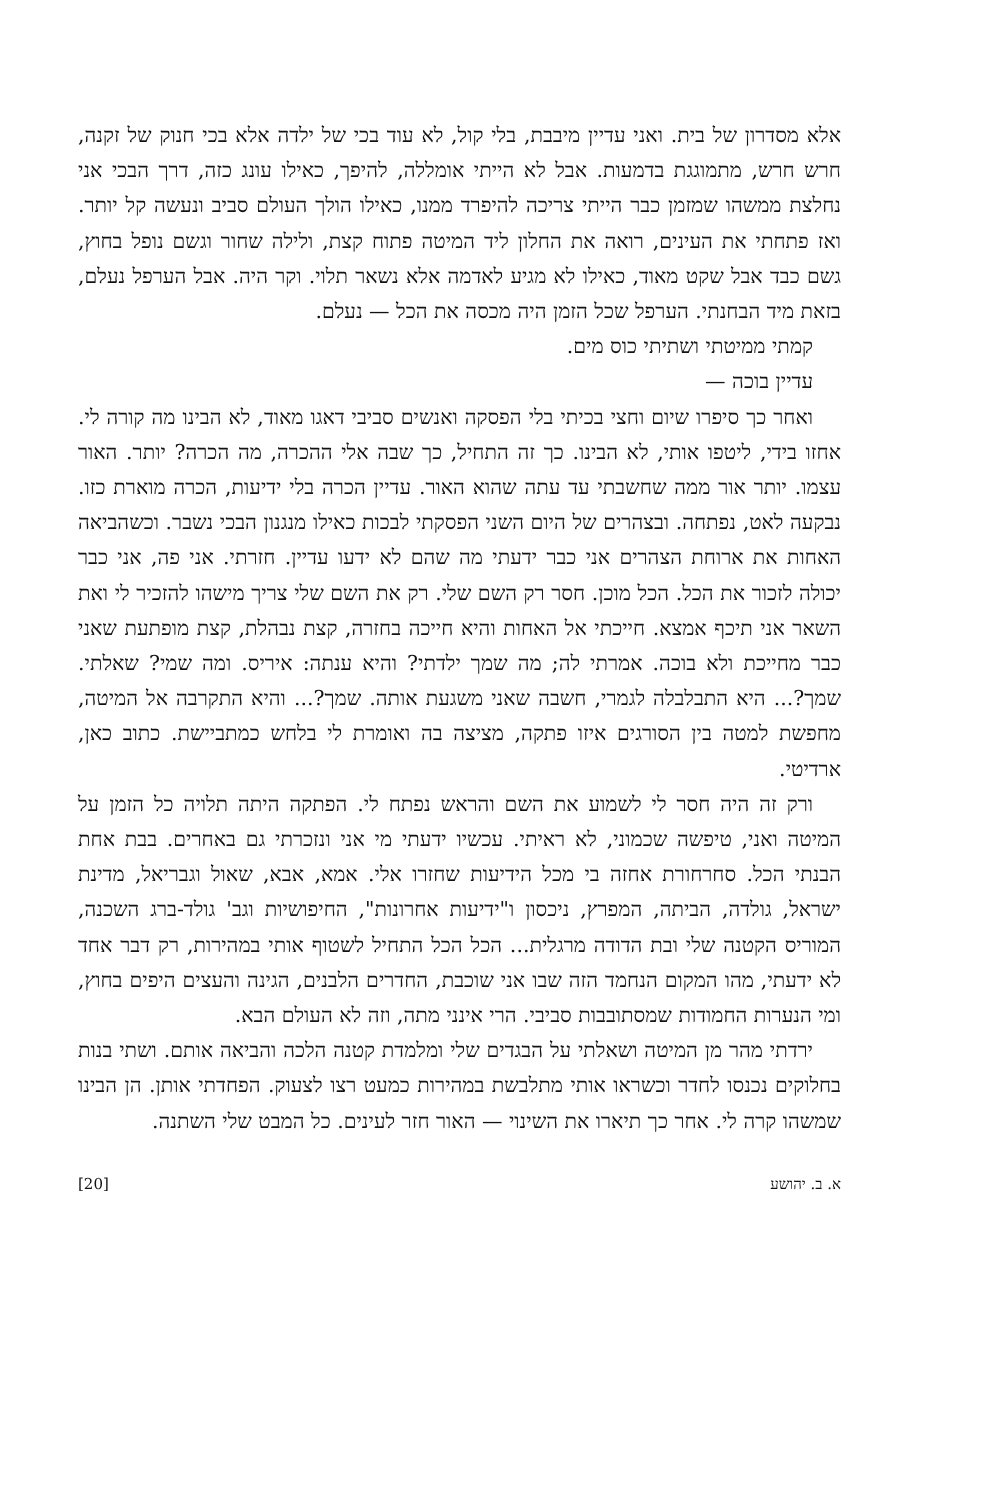אלא מסדרון של בית. ואני עדיין מיבבת, בלי קול, לא עוד בכי של ילדה אלא בכי חנוק של זקנה, חרש חרש, מתמוגגת בדמעות. אבל לא הייתי אומללה, להיפך, כאילו עונג כזה, דרך הבכי אני נחלצת ממשהו שמזמן כבר הייתי צריכה להיפרד ממנו, כאילו הולך העולם סביב ונעשה קל יותר. ואז פתחתי את העינים, רואה את החלון ליד המיטה פתוח קצת, ולילה שחור וגשם נופל בחוץ, גשם כבד אבל שקט מאוד, כאילו לא מגיע לאדמה אלא נשאר תלוי. וקר היה. אבל הערפל נעלם, בזאת מיד הבחנתי. הערפל שכל הזמן היה מכסה את הכל — נעלם.
קמתי ממיטתי ושתיתי כוס מים.
עדיין בוכה —
ואחר כך סיפרו שיום וחצי בכיתי בלי הפסקה ואנשים סביבי דאגו מאוד, לא הבינו מה קורה לי. אחזו בידי, ליטפו אותי, לא הבינו. כך זה התחיל, כך שבה אלי ההכרה, מה הכרה? יותר. האור עצמו. יותר אור ממה שחשבתי עד עתה שהוא האור. עדיין הכרה בלי ידיעות, הכרה מוארת כזו. נבקעה לאט, נפתחה. ובצהרים של היום השני הפסקתי לבכות כאילו מנגנון הבכי נשבר. וכשהביאה האחות את ארוחת הצהרים אני כבר ידעתי מה שהם לא ידעו עדיין. חזרתי. אני פה, אני כבר יכולה לזכור את הכל. הכל מוכן. חסר רק השם שלי. רק את השם שלי צריך מישהו להזכיר לי ואת השאר אני תיכף אמצא. חייכתי אל האחות והיא חייכה בחזרה, קצת נבהלת, קצת מופתעת שאני כבר מחייכת ולא בוכה. אמרתי לה; מה שמך ילדתי? והיא ענתה: איריס. ומה שמי? שאלתי. שמך?... היא התבלבלה לגמרי, חשבה שאני משגעת אותה. שמך?... והיא התקרבה אל המיטה, מחפשת למטה בין הסורגים איזו פתקה, מציצה בה ואומרת לי בלחש כמתביישת. כתוב כאן, ארדיטי.
ורק זה היה חסר לי לשמוע את השם והראש נפתח לי. הפתקה היתה תלויה כל הזמן על המיטה ואני, טיפשה שכמוני, לא ראיתי. עכשיו ידעתי מי אני ונזכרתי גם באחרים. בבת אחת הבנתי הכל. סחרחורת אחזה בי מכל הידיעות שחזרו אלי. אמא, אבא, שאול וגבריאל, מדינת ישראל, גולדה, הביתה, המפרץ, ניכסון ו"ידיעות אחרונות", החיפושיות וגב' גולד-ברג השכנה, המוריס הקטנה שלי ובת הדודה מרגלית... הכל הכל התחיל לשטוף אותי במהירות, רק דבר אחד לא ידעתי, מהו המקום הנחמד הזה שבו אני שוכבת, החדרים הלבנים, הגינה והעצים היפים בחוץ, ומי הנערות החמודות שמסתובבות סביבי. הרי אינני מתה, וזה לא העולם הבא.
ירדתי מהר מן המיטה ושאלתי על הבגדים שלי ומלמדת קטנה הלכה והביאה אותם. ושתי בנות בחלוקים נכנסו לחדר וכשראו אותי מתלבשת במהירות כמעט רצו לצעוק. הפחדתי אותן. הן הבינו שמשהו קרה לי. אחר כך תיארו את השינוי — האור חזר לעינים. כל המבט שלי השתנה.
א. ב. יהושע [20]